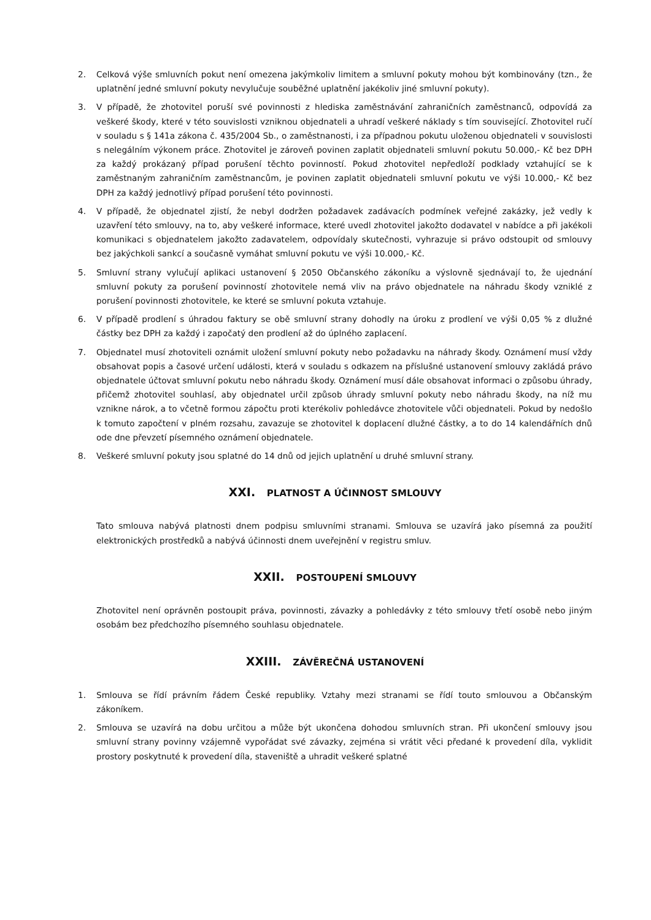2. Celková výše smluvních pokut není omezena jakýmkoliv limitem a smluvní pokuty mohou být kombinovány (tzn., že uplatnění jedné smluvní pokuty nevylučuje souběžné uplatnění jakékoliv jiné smluvní pokuty).
3. V případě, že zhotovitel poruší své povinnosti z hlediska zaměstnávání zahraničních zaměstnanců, odpovídá za veškeré škody, které v této souvislosti vzniknou objednateli a uhradí veškeré náklady s tím související. Zhotovitel ručí v souladu s § 141a zákona č. 435/2004 Sb., o zaměstnanosti, i za případnou pokutu uloženou objednateli v souvislosti s nelegálním výkonem práce. Zhotovitel je zároveň povinen zaplatit objednateli smluvní pokutu 50.000,- Kč bez DPH za každý prokázaný případ porušení těchto povinností. Pokud zhotovitel nepředloží podklady vztahující se k zaměstnaným zahraničním zaměstnancům, je povinen zaplatit objednateli smluvní pokutu ve výši 10.000,- Kč bez DPH za každý jednotlivý případ porušení této povinnosti.
4. V případě, že objednatel zjistí, že nebyl dodržen požadavek zadávacích podmínek veřejné zakázky, jež vedly k uzavření této smlouvy, na to, aby veškeré informace, které uvedl zhotovitel jakožto dodavatel v nabídce a při jakékoli komunikaci s objednatelem jakožto zadavatelem, odpovídaly skutečnosti, vyhrazuje si právo odstoupit od smlouvy bez jakýchkoli sankcí a současně vymáhat smluvní pokutu ve výši 10.000,- Kč.
5. Smluvní strany vylučují aplikaci ustanovení § 2050 Občanského zákoníku a výslovně sjednávají to, že ujednání smluvní pokuty za porušení povinností zhotovitele nemá vliv na právo objednatele na náhradu škody vzniklé z porušení povinnosti zhotovitele, ke které se smluvní pokuta vztahuje.
6. V případě prodlení s úhradou faktury se obě smluvní strany dohodly na úroku z prodlení ve výši 0,05 % z dlužné částky bez DPH za každý i započatý den prodlení až do úplného zaplacení.
7. Objednatel musí zhotoviteli oznámit uložení smluvní pokuty nebo požadavku na náhrady škody. Oznámení musí vždy obsahovat popis a časové určení události, která v souladu s odkazem na příslušné ustanovení smlouvy zakládá právo objednatele účtovat smluvní pokutu nebo náhradu škody. Oznámení musí dále obsahovat informaci o způsobu úhrady, přičemž zhotovitel souhlasí, aby objednatel určil způsob úhrady smluvní pokuty nebo náhradu škody, na níž mu vznikne nárok, a to včetně formou zápočtu proti kterékoliv pohledávce zhotovitele vůči objednateli. Pokud by nedošlo k tomuto započtení v plném rozsahu, zavazuje se zhotovitel k doplacení dlužné částky, a to do 14 kalendářních dnů ode dne převzetí písemného oznámení objednatele.
8. Veškeré smluvní pokuty jsou splatné do 14 dnů od jejich uplatnění u druhé smluvní strany.
XXI. PLATNOST A ÚČINNOST SMLOUVY
Tato smlouva nabývá platnosti dnem podpisu smluvními stranami. Smlouva se uzavírá jako písemná za použití elektronických prostředků a nabývá účinnosti dnem uveřejnění v registru smluv.
XXII. POSTOUPENÍ SMLOUVY
Zhotovitel není oprávněn postoupit práva, povinnosti, závazky a pohledávky z této smlouvy třetí osobě nebo jiným osobám bez předchozího písemného souhlasu objednatele.
XXIII. ZÁVĚREČNÁ USTANOVENÍ
1. Smlouva se řídí právním řádem České republiky. Vztahy mezi stranami se řídí touto smlouvou a Občanským zákoníkem.
2. Smlouva se uzavírá na dobu určitou a může být ukončena dohodou smluvních stran. Při ukončení smlouvy jsou smluvní strany povinny vzájemně vypořádat své závazky, zejména si vrátit věci předané k provedení díla, vyklidit prostory poskytnuté k provedení díla, staveniště a uhradit veškeré splatné